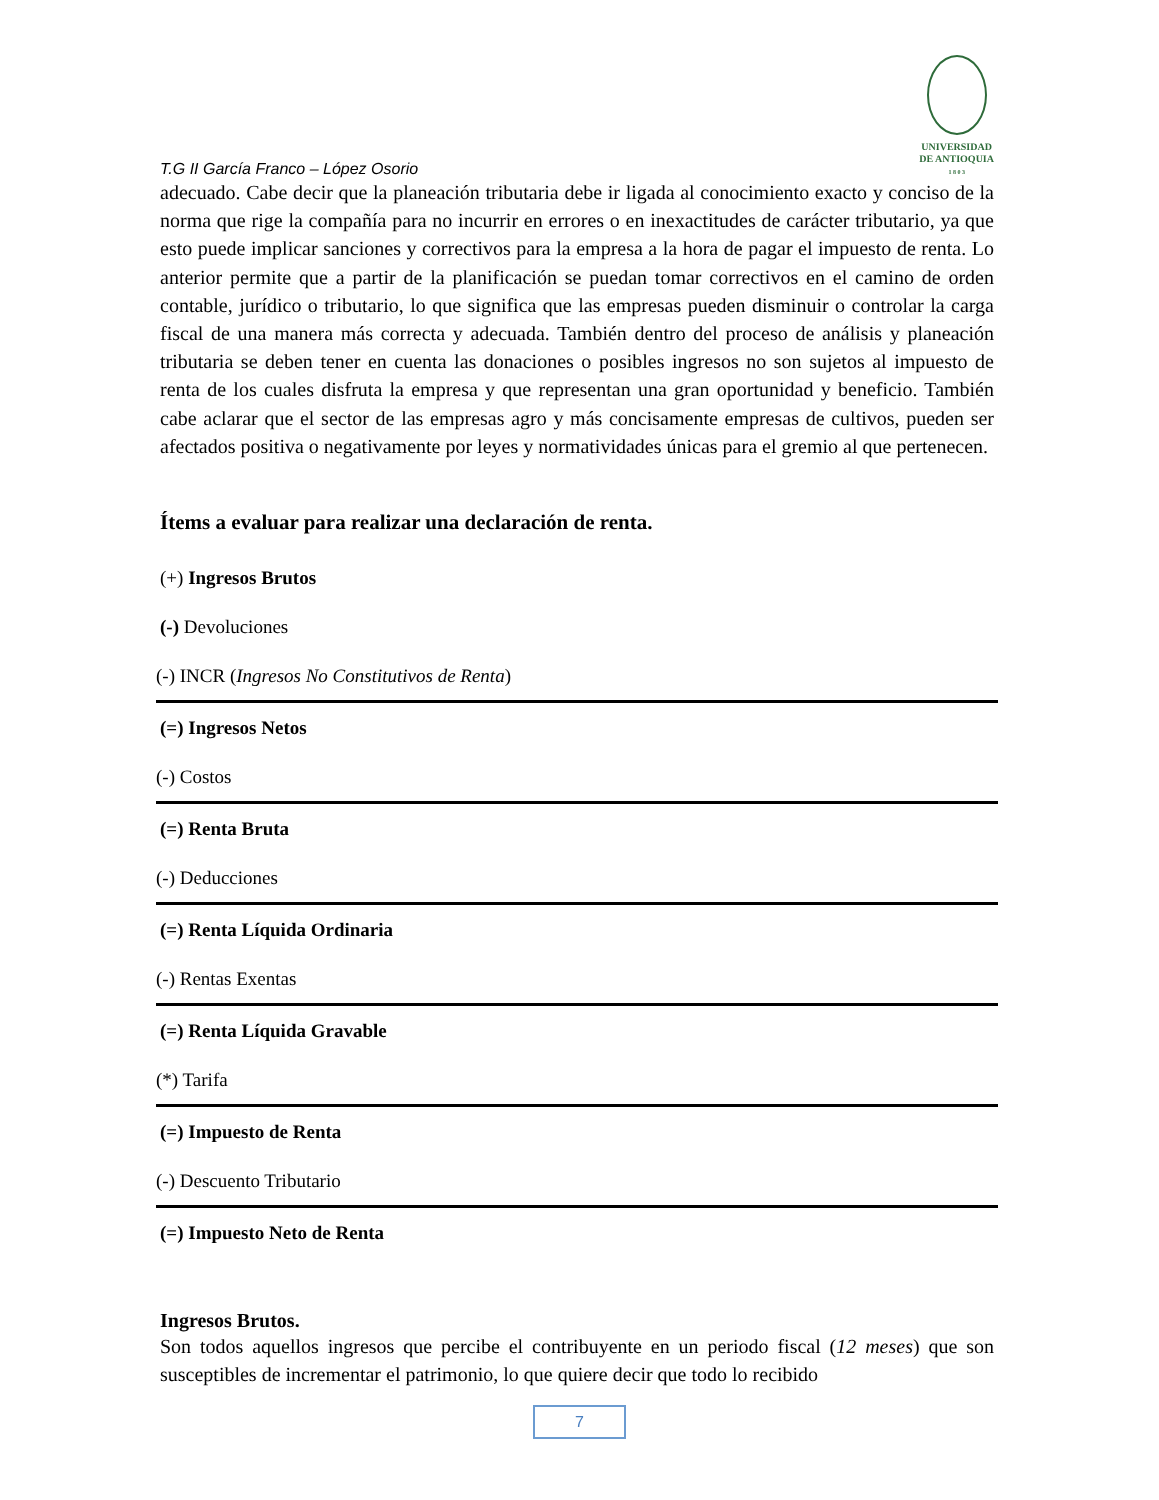T.G II García Franco – López Osorio
UNIVERSIDAD
DE ANTIOQUIA
1 8 0 3
adecuado. Cabe decir que la planeación tributaria debe ir ligada al conocimiento exacto y conciso de la norma que rige la compañía para no incurrir en errores o en inexactitudes de carácter tributario, ya que esto puede implicar sanciones y correctivos para la empresa a la hora de pagar el impuesto de renta. Lo anterior permite que a partir de la planificación se puedan tomar correctivos en el camino de orden contable, jurídico o tributario, lo que significa que las empresas pueden disminuir o controlar la carga fiscal de una manera más correcta y adecuada. También dentro del proceso de análisis y planeación tributaria se deben tener en cuenta las donaciones o posibles ingresos no son sujetos al impuesto de renta de los cuales disfruta la empresa y que representan una gran oportunidad y beneficio. También cabe aclarar que el sector de las empresas agro y más concisamente empresas de cultivos, pueden ser afectados positiva o negativamente por leyes y normatividades únicas para el gremio al que pertenecen.
Ítems a evaluar para realizar una declaración de renta.
(+) Ingresos Brutos
(-) Devoluciones
(-) INCR (Ingresos No Constitutivos de Renta)
(=) Ingresos Netos
(-) Costos
(=) Renta Bruta
(-) Deducciones
(=) Renta Líquida Ordinaria
(-) Rentas Exentas
(=) Renta Líquida Gravable
(*) Tarifa
(=) Impuesto de Renta
(-) Descuento Tributario
(=) Impuesto Neto de Renta
Ingresos Brutos.
Son todos aquellos ingresos que percibe el contribuyente en un periodo fiscal (12 meses) que son susceptibles de incrementar el patrimonio, lo que quiere decir que todo lo recibido
7